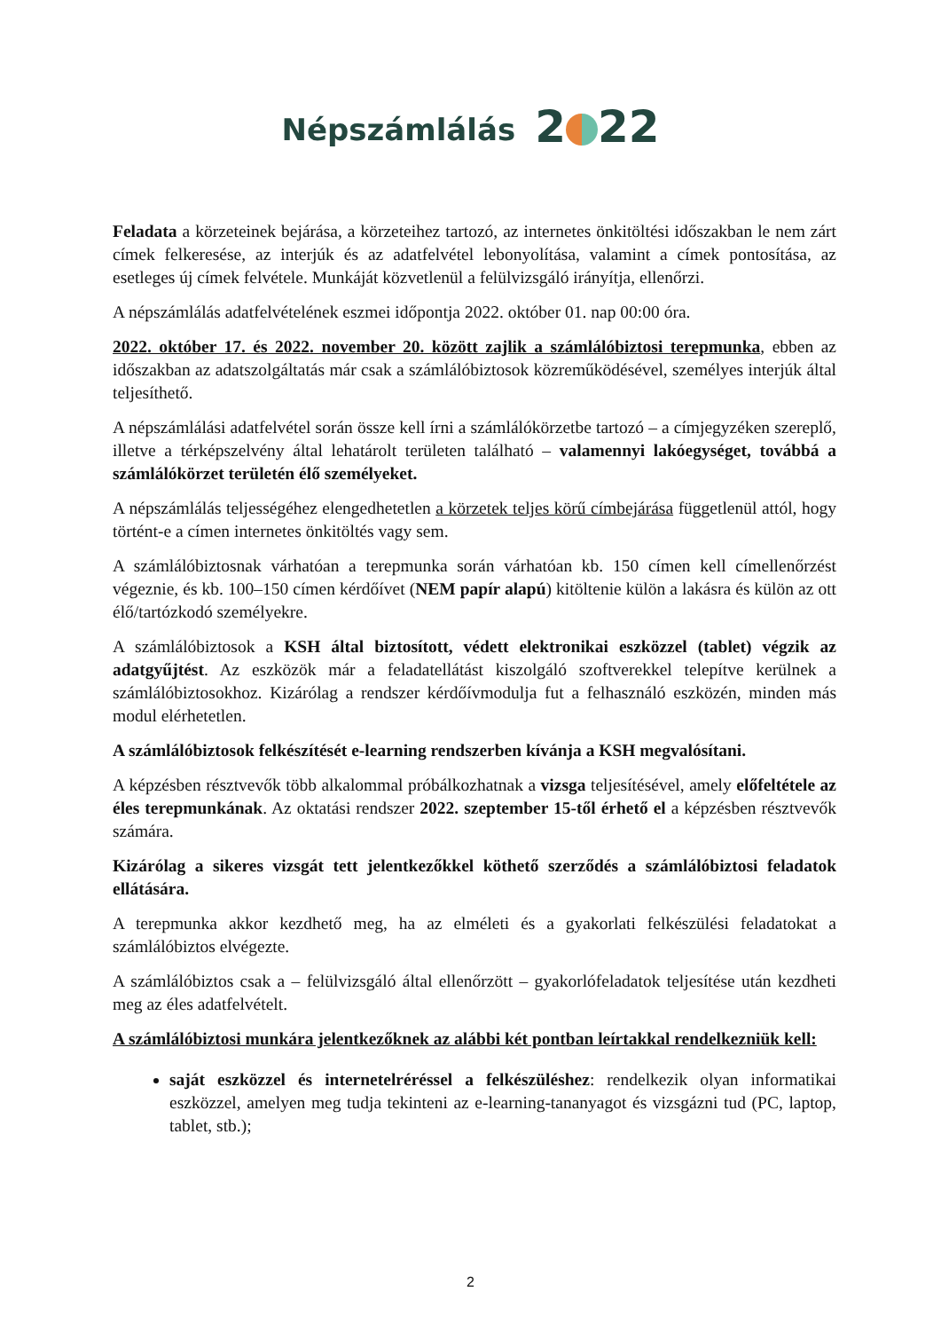Népszámlálás 2 22
Feladata a körzeteinek bejárása, a körzeteihez tartozó, az internetes önkitöltési időszakban le nem zárt címek felkeresése, az interjúk és az adatfelvétel lebonyolítása, valamint a címek pontosítása, az esetleges új címek felvétele. Munkáját közvetlenül a felülvizsgáló irányítja, ellenőrzi.
A népszámlálás adatfelvételének eszmei időpontja 2022. október 01. nap 00:00 óra.
2022. október 17. és 2022. november 20. között zajlik a számlálóbiztosi terepmunka, ebben az időszakban az adatszolgáltatás már csak a számlálóbiztosok közreműködésével, személyes interjúk által teljesíthető.
A népszámlálási adatfelvétel során össze kell írni a számlálókörzetbe tartozó – a címjegyzéken szereplő, illetve a térképszelvény által lehatárolt területen található – valamennyi lakóegységet, továbbá a számlálókörzet területén élő személyeket.
A népszámlálás teljességéhez elengedhetetlen a körzetek teljes körű címbejárása függetlenül attól, hogy történt-e a címen internetes önkitöltés vagy sem.
A számlálóbiztosnak várhatóan a terepmunka során várhatóan kb. 150 címen kell címellenőrzést végeznie, és kb. 100–150 címen kérdőívet (NEM papír alapú) kitöltenie külön a lakásra és külön az ott élő/tartózkodó személyekre.
A számlálóbiztosok a KSH által biztosított, védett elektronikai eszközzel (tablet) végzik az adatgyűjtést. Az eszközök már a feladatellátást kiszolgáló szoftverekkel telepítve kerülnek a számlálóbiztosokhoz. Kizárólag a rendszer kérdőívmodulja fut a felhasználó eszközén, minden más modul elérhetetlen.
A számlálóbiztosok felkészítését e-learning rendszerben kívánja a KSH megvalósítani.
A képzésben résztvevők több alkalommal próbálkozhatnak a vizsga teljesítésével, amely előfeltétele az éles terepmunkának. Az oktatási rendszer 2022. szeptember 15-től érhető el a képzésben résztvevők számára.
Kizárólag a sikeres vizsgát tett jelentkezőkkel köthető szerződés a számlálóbiztosi feladatok ellátására.
A terepmunka akkor kezdhető meg, ha az elméleti és a gyakorlati felkészülési feladatokat a számlálóbiztos elvégezte.
A számlálóbiztos csak a – felülvizsgáló által ellenőrzött – gyakorlófeladatok teljesítése után kezdheti meg az éles adatfelvételt.
A számlálóbiztosi munkára jelentkezőknek az alábbi két pontban leírtakkal rendelkezniük kell:
saját eszközzel és internetelréréssel a felkészüléshez: rendelkezik olyan informatikai eszközzel, amelyen meg tudja tekinteni az e-learning-tananyagot és vizsgázni tud (PC, laptop, tablet, stb.);
2